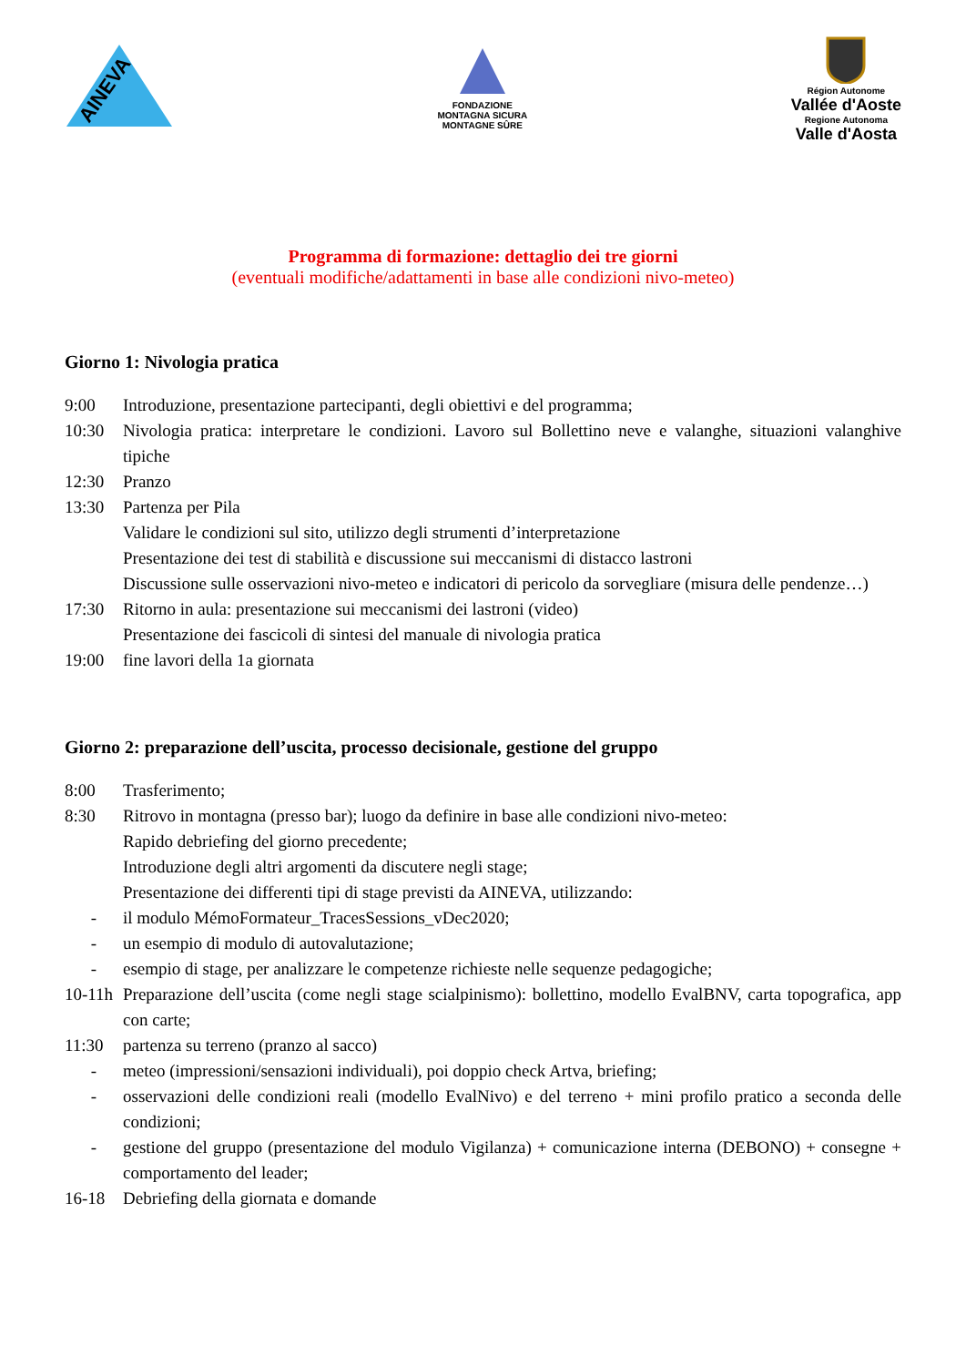AINEVA
FONDAZIONE
MONTAGNA SICURA
MONTAGNE SÛRE
Région Autonome
Vallée d'Aoste
Regione Autonoma
Valle d'Aosta
Programma di formazione: dettaglio dei tre giorni
(eventuali modifiche/adattamenti in base alle condizioni nivo-meteo)
Giorno 1: Nivologia pratica
9:00 Introduzione, presentazione partecipanti, degli obiettivi e del programma;
10:30 Nivologia pratica: interpretare le condizioni. Lavoro sul Bollettino neve e valanghe, situazioni valanghive tipiche
12:30 Pranzo
13:30 Partenza per Pila
Validare le condizioni sul sito, utilizzo degli strumenti d’interpretazione
Presentazione dei test di stabilità e discussione sui meccanismi di distacco lastroni
Discussione sulle osservazioni nivo-meteo e indicatori di pericolo da sorvegliare (misura delle pendenze…)
17:30 Ritorno in aula: presentazione sui meccanismi dei lastroni (video)
Presentazione dei fascicoli di sintesi del manuale di nivologia pratica
19:00 fine lavori della 1a giornata
Giorno 2: preparazione dell’uscita, processo decisionale, gestione del gruppo
8:00 Trasferimento;
8:30 Ritrovo in montagna (presso bar); luogo da definire in base alle condizioni nivo-meteo:
Rapido debriefing del giorno precedente;
Introduzione degli altri argomenti da discutere negli stage;
Presentazione dei differenti tipi di stage previsti da AINEVA, utilizzando:
- il modulo MémoFormateur_TracesSessions_vDec2020;
- un esempio di modulo di autovalutazione;
- esempio di stage, per analizzare le competenze richieste nelle sequenze pedagogiche;
10-11h Preparazione dell’uscita (come negli stage scialpinismo): bollettino, modello EvalBNV, carta topografica, app con carte;
11:30 partenza su terreno (pranzo al sacco)
- meteo (impressioni/sensazioni individuali), poi doppio check Artva, briefing;
- osservazioni delle condizioni reali (modello EvalNivo) e del terreno + mini profilo pratico a seconda delle condizioni;
- gestione del gruppo (presentazione del modulo Vigilanza) + comunicazione interna (DEBONO) + consegne + comportamento del leader;
16-18 Debriefing della giornata e domande